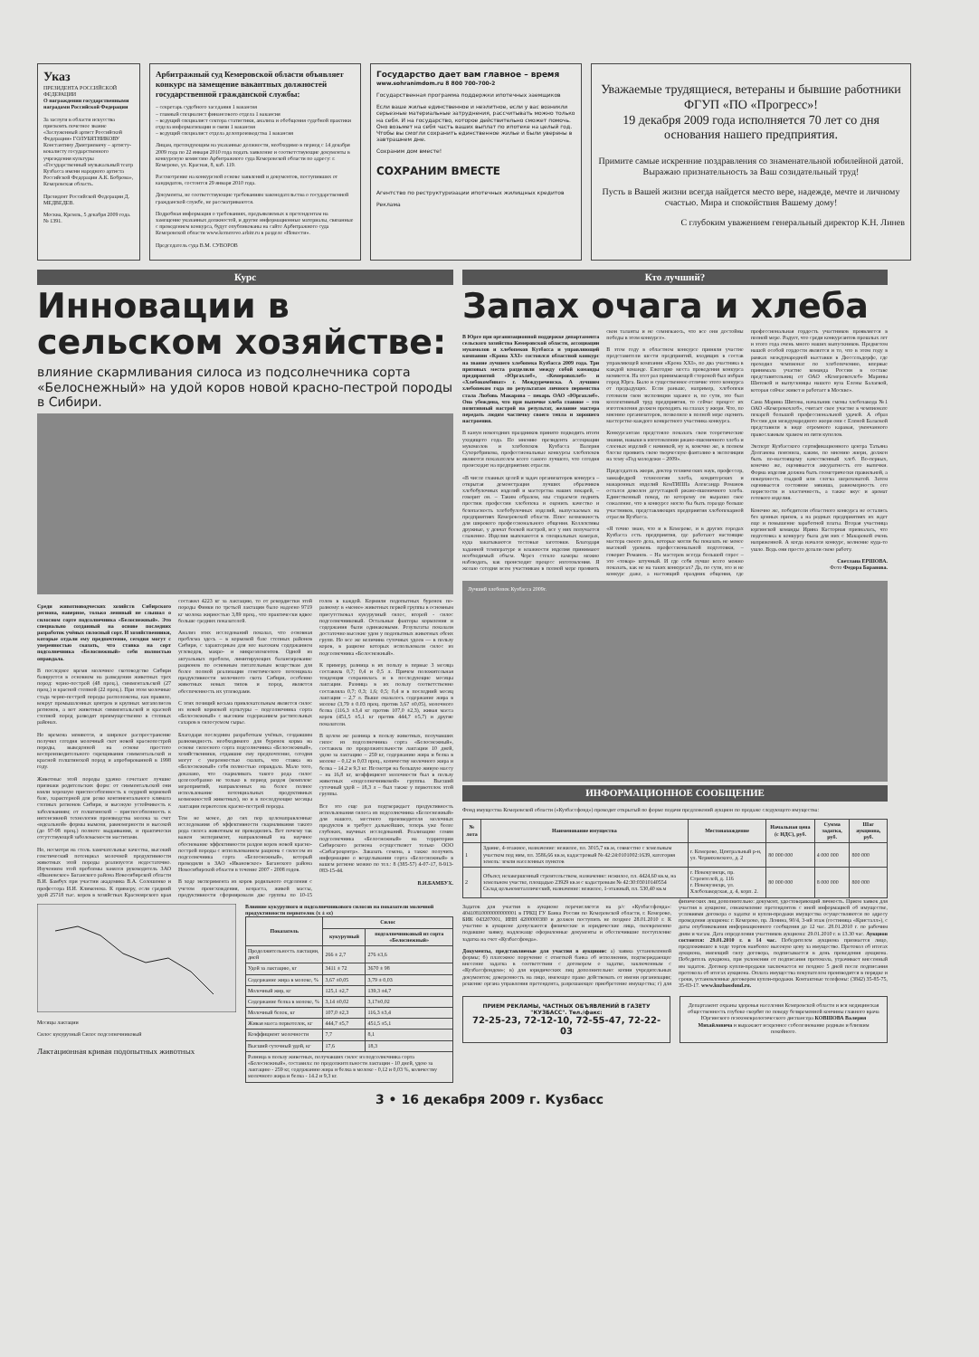Указ
ПРЕЗИДЕНТА РОССИЙСКОЙ ФЕДЕРАЦИИ
О награждении государственными наградами Российской Федерации
За заслуги в области искусства присвоить почетное звание «Заслуженный артист Российской Федерации» ГОЛУБЯТНИКОВУ Константину Дмитриевичу – артисту-вокалисту государственного учреждения культуры «Государственный музыкальный театр Кузбасса имени народного артиста Российской Федерации А.К. Боброва», Кемеровская область.
Президент Российской Федерации Д. МЕДВЕДЕВ.
Москва, Кремль, 5 декабря 2009 года. № 1391.
Арбитражный суд Кемеровской области объявляет конкурс на замещение вакантных должностей государственной гражданской службы:
– секретарь судебного заседания 1 вакансия
– главный специалист финансового отдела 1 вакансия
– ведущий специалист сектора статистики, анализа и обобщения судебной практики отдела информатизации и связи 1 вакансия
– ведущий специалист отдела делопроизводства 1 вакансия
Лицам, претендующим на указанные должности, необходимо в период с 14 декабря 2009 года по 22 января 2010 года подать заявление и соответствующие документы в конкурсную комиссию Арбитражного суда Кемеровской области по адресу: г. Кемерово, ул. Красная, 8, каб. 119.
Рассмотрение на конкурсной основе заявлений и документов, поступивших от кандидатов, состоится 29 января 2010 года.
Документы, не соответствующие требованиям законодательства о государственной гражданской службе, не рассматриваются.
Подробная информация о требованиях, предъявляемых к претендентам на замещение указанных должностей, и другие информационные материалы, связанные с проведением конкурса, будут опубликованы на сайте Арбитражного суда Кемеровской области www.kemerovo.arbitr.ru в разделе «Новости».
Председатель суда В.М. СУВОРОВ
Государство дает вам главное – время www.sohranimdom.ru 8 800 700-700-2
Государственная программа поддержки ипотечных заемщиков
Если ваше жилье единственное и неэлитное, если у вас возникли серьезные материальные затруднения, рассчитывать можно только на себя. И на государство, которое действительно сможет помочь. Оно возьмет на себя часть ваших выплат по ипотеке на целый год. Чтобы вы смогли сохранить единственное жилье и были уверены в завтрашнем дне.
Сохраним дом вместе!
СОХРАНИМ ВМЕСТЕ
Агентство по реструктуризации ипотечных жилищных кредитов
Реклама
Уважаемые трудящиеся, ветераны и бывшие работники ФГУП «ПО «Прогресс»!
19 декабря 2009 года исполняется 70 лет со дня основания нашего предприятия.
Примите самые искренние поздравления со знаменательной юбилейной датой. Выражаю признательность за Ваш созидательный труд!
Пусть в Вашей жизни всегда найдется место вере, надежде, мечте и личному счастью. Мира и спокойствия Вашему дому!
С глубоким уважением генеральный директор К.Н. Линев
Курс
Инновации в сельском хозяйстве:
влияние скармливания силоса из подсолнечника сорта «Белоснежный» на удой коров новой красно-пестрой породы в Сибири.
Среди животноводческих хозяйств Сибирского региона, наверное, только ленивый не слышал о силосном сорте подсолнечника «Белоснежный». Это специально созданный на основе последних разработок учёных силосный сорт. И хозяйственники, которые отдали ему предпочтение, сегодня могут с уверенностью сказать, что ставка на сорт подсолнечника «Белоснежный» себя полностью оправдала.
В последнее время молочное скотоводство Сибири базируется в основном на разведении животных трех пород: черно-пестрой (48 проц.), симментальской (27 проц.) и красной степной (22 проц.). При этом молочные стада черно-пестрой породы расположены, как правило, вокруг промышленных центров и крупных мегаполисов регионов, а вот животных симментальской и красной степной пород разводят преимущественно в степных районах.
Но времена меняются, и широкое распространение получил сегодня молочный скот новой краснопестрой породы, выведенной на основе простого воспроизводительного скрещивания симментальской и красной голштинской пород и апробированной в 1998 году.
Животные этой породы удачно сочетают лучшие признаки родительских форм: от симментальской они взяли хорошую приспособленность к скудной кормовой базе, характерной для резко континентального климата степных регионов Сибири, и высокую устойчивость к заболеваниям; от голштинской – приспособленность к интенсивной технологии производства молока за счет «идеальной» формы вымени, равномерности и высокой (до 97-98 проц.) полноте выдаивания, и практически отсутствующей заболеваемости маститами.
Но, несмотря на столь замечательные качества, высокий генетический потенциал молочной продуктивности животных этой породы реализуется недостаточно. Изучением этой проблемы занялся руководитель ЗАО «Ивановское» Баганского района Новосибирской области В.И. Бамбух при участии академика В.А. Солошенко и профессора И.И. Клименока. К примеру, если средний удой 25718 тыс. коров в хозяйствах Красноярского края составил 4223 кг за лактацию, то от рекордистки этой породы Финки по третьей лактации было надоено 9719 кг молока жирностью 3,89 проц., что практически вдвое больше средних показателей.
Анализ этих исследований показал, что основная проблема здесь – в кормовой базе степных районов Сибири, с характерным для нее высоким содержанием углеводов, макро- и микроэлементов. Одной из актуальных проблем, лимитирующих балансирование рационов по основным питательным веществам для более полной реализации генетического потенциала продуктивности молочного скота Сибири, особенно животных новых типов и пород, является обеспеченность их углеводами.
С этих позиций весьма привлекательным является силос из новой кормовой культуры – подсолнечника сорта «Белоснежный» с высоким содержанием растительных сахаров в силосуемом сырье.
Благодаря последним разработкам учёных, создавшим разновидность необходимого для буренок корма на основе силосного сорта подсолнечника «Белоснежный», хозяйственники, отдавшие ему предпочтение, сегодня могут с уверенностью сказать, что ставка на «Белоснежный» себя полностью оправдала. Мало того, доказано, что скармливать такого рода силос целесообразно не только в период раздоя (комплекс мероприятий, направленных на более полное использование потенциальных продуктивных возможностей животных), но и в последующие месяцы лактации первотелок красно-пестрой породы.
Тем не менее, до сих пор целенаправленные исследования об эффективности скармливания такого рода силоса животным не проводились. Вот почему так важен эксперимент, направленный на научное обоснование эффективности раздоя коров новой красно-пестрой породы с использованием рациона с силосом из подсолнечника сорта «Белоснежный», который проводили в ЗАО «Ивановское» Баганского района Новосибирской области в течение 2007 - 2008 годов.
В ходе эксперимента из коров родильного отделения с учетом происхождения, возраста, живой массы, продуктивности сформировали две группы по 10-15 голов в каждой. Кормили подопытных буренок по-разному: в «меню» животных первой группы в основным присутствовал кукурузный силос, второй - силос подсолнечниковый. Остальные факторы кормления и содержания были одинаковыми. Результаты показали достаточно высокие удои у подопытных животных обеих групп. Но все же величина суточных удоев — в пользу коров, в рационе которых использовали силос из подсолнечника «Белоснежный».
К примеру, разница в их пользу в первые 3 месяца составила 0,7; 0,4 и 0,5 л. Причем положительная тенденция сохранилась и в последующие месяцы лактации. Разница в их пользу соответственно составляла 0,7; 0,3; 1,6; 0,5; 0,4 и в последний месяц лактации – 2,7 л. Выше оказалось содержание жира в молоке (3,79 ± 0.03 проц. против 3,67 ±0,05), молочного белка (116,3 ±3,4 кг против 107,0 ±2,3), живая масса коров (451,5 ±5,1 кг против 444,7 ±5,7) и другие показатели.
В целом же разница в пользу животных, получавших силос из подсолнечника сорта «Белоснежный», составила по продолжительности лактации 10 дней, удою за лактацию – 259 кг, содержанию жира и белка в молоке – 0,12 и 0,03 проц., количеству молочного жира и белка – 14.2 и 9,3 кг. Несмотря на большую живую массу – на 16,8 кг, коэффициент молочности был в пользу животных «подсолнечниковой» группы. Высший суточный удой – 18,3 л – был также у первотелок этой группы.
Все это еще раз подтверждает продуктивность использования силоса из подсолнечника «Белоснежный» для нашего, местного производителя молочных продуктов и требует дальнейших, теперь уже более глубоких, научных исследований. Реализацию семян подсолнечника «Белоснежный» на территории Сибирского региона осуществляет только ООО «Сибагроцентр». Заказать семена, а также получить информацию о возделывании сорта «Белоснежный» в вашем регионе можно по тел.: 8 (385-57) 4-07-17, 8-913-083-15-44.
В.И.БАМБУХ.
Месяцы лактации
Силос кукурузный Силос подсолнечниковый
Лактационная кривая подопытных животных
Влияние кукурузного и подсолнечникового силосов на показатели молочной продуктивности первотелок (x ± sx)
| Показатель | Силос | |
| --- | --- | --- |
| | кукурузный | подсолнечниковый из сорта «Белоснежный» |
| Продолжительность лактации, дней | 266 ± 2,7 | 276 ±3,6 |
| Удой за лактацию, кг | 3411 ± 72 | 3670 ± 98 |
| Содержание жира в молоке, % | 3,67 ±0,05 | 3,79 ± 0,03 |
| Молочный жир, кг | 125,1 ±2,7 | 139,3 ±4,7 |
| Содержание белка в молоке, % | 3,14 ±0,02 | 3,17±0,02 |
| Молочный белок, кг | 107,0 ±2,3 | 116,3 ±3,4 |
| Живая масса первотелок, кг | 444,7 ±5,7 | 451,5 ±5,1 |
| Коэффициент молочности | 7,7 | 8,1 |
| Высший суточный удой, кг | 17,6 | 18,3 |
| Разница в пользу животных, получавших силос из подсолнечника сорта «Белоснежный», составила: по продолжительности лактации - 10 дней, удою за лактацию - 259 кг, содержанию жира и белка в молоке - 0,12 и 0,03 %, количеству молочного жира и белка - 14.2 и 9,3 кг. | | |
Кто лучший?
Запах очага и хлеба
В Юрге при организационной поддержке департамента сельского хозяйства Кемеровской области, ассоциации мукомолов и хлебопеков Кузбасса и управляющей компании «Крона XXI» состоялся областной конкурс на звание лучшего хлебопека Кузбасса 2009 года. Три призовых места разделили между собой команды предприятий «Юргахлеб», «Кемеровохлеб» и «Хлебокомбинат» г. Междуреченска. А лучшим хлебопеком года по результатам личного первенства стала Любовь Макарова – пекарь ОАО «Юргахлеб». Она убеждена, что при выпечке хлеба главное – это позитивный настрой на результат, желание мастера передать людям частичку своего тепла и хорошего настроения.
В канун новогодних праздников принято подводить итоги уходящего года. По мнению президента ассоциации мукомолов и хлебопеков Кузбасса Валерия Сухоребрикова, профессиональные конкурсы хлебопеков являются показателем всего самого лучшего, что сегодня происходит на предприятиях отрасли.
«В числе главных целей и задач организаторов конкурса – открытая демонстрация лучших образчиков хлебобулочных изделий и мастерства наших пекарей, – говорит он. – Таким образом, мы стараемся поднять престиж профессии хлебопека и оценить качество и безопасность хлебобулочных изделий, выпускаемых на предприятиях Кемеровской области. Плюс возможность для широкого профессионального общения. Коллективы дружные, у девчат боевой настрой, все у них получается слаженно. Изделия выпекаются в специальных камерах, куда закатываются тестовые заготовки. Благодаря заданной температуре и влажности изделия принимают необходимый объем. Через стекло камеры можно наблюдать, как происходит процесс изготовления. Я желаю сегодня всем участникам в полной мере проявить свои таланты и не сомневаюсь, что все они достойны победы в этом конкурсе».
В этом году в областном конкурсе приняли участие представители шести предприятий, входящих в состав управляющей компании «Крона XXI», по два участника в каждой команде. Ежегодно места проведения конкурса меняются. На этот раз принимающей стороной был избран город Юрга. Было и существенное отличие этого конкурса от предыдущих. Если раньше, например, хлебопеки готовили свои экспозиции заранее и, по сути, это был коллективный труд предприятия, то сейчас процесс их изготовления должен проходить на глазах у жюри. Что, по мнению организаторов, позволило в полной мере оценить мастерство каждого конкретного участника конкурса.
Конкурсантам предстояло показать свои теоретические знания, навыки в изготовлении ржано-пшеничного хлеба и слоеных изделий с начинкой, ну и, конечно же, в полном блеске проявить свою творческую фантазию в экспозиции на тему «Год молодежи – 2009».
Председатель жюри, доктор технических наук, профессор, завкафедрой технологии хлеба, кондитерских и макаронных изделий КемТИППа Александр Романов остался доволен дегустацией ржано-пшеничного хлеба. Единственный повод, по которому он выразил свое сожаление, что в конкурсе могло бы быть гораздо больше участников, представляющих предприятия хлебопекарной отрасли Кузбасса.
«Я точно знаю, что и в Кемерове, и в других городах Кузбасса есть предприятия, где работают настоящие мастера своего дела, которые могли бы показать не менее высокий уровень профессиональной подготовки, – говорит Романов. – На мастеров всегда большой спрос – это «товар» штучный. И где себя лучше всего можно показать, как не на таких конкурсах? Да, по сути, это и не конкурс даже, а настоящий праздник общения, где профессиональная гордость участников проявляется в полной мере. Радует, что среди конкурсантов прошлых лет и этого года очень много наших выпускников. Предметом нашей особой гордости является и то, что в этом году в рамках международной выставки в Дюссельдорфе, где проходил чемпионат по хлебопечению, впервые принимала участие команда России в составе представительниц от ОАО «Кемеровохлеб» Марины Шитовой и выпускницы нашего вуза Елены Балаевой, которая сейчас живет и работает в Москве».
Сама Марина Шитова, начальник смены хлебозавода №1 ОАО «Кемеровохлеб», считает свое участие в чемпионате пекарей большой профессиональной удачей. А образ России для международного жюри они с Еленой Балаевой представили в виде огромного каравая, увенчанного православным храмом из пяти куполов.
Эксперт Кузбасского сертификационного центра Татьяна Долганова пояснила, каким, по мнению жюри, должен быть по-настоящему качественный хлеб. Во-первых, конечно же, оценивается аккуратность его выпечки. Форма изделия должна быть геометрически правильной, а поверхность гладкой или слегка шероховатой. Затем оценивается состояние мякиша, равномерность его пористости и эластичность, а также вкус и аромат готового изделия.
Конечно же, победители областного конкурса не остались без ценных призов, а на родных предприятиях их ждет еще и повышение заработной платы. Вторая участница юргинской команды Ирина Касторная призналась, что подготовка к конкурсу была для них с Макаровой очень напряженной. А когда начался конкурс, волнение куда-то ушло. Ведь они просто делали свою работу.
Светлана ЕРШОВА.
Фото Федора Баранова.
Лучший хлебопек Кузбасса 2009г.
ИНФОРМАЦИОННОЕ СООБЩЕНИЕ
Фонд имущества Кемеровской области («Кузбассфонд») проводит открытый по форме подачи предложений аукцион по продаже следующего имущества:
| № лота | Наименование имущества | Местонахождение | Начальная цена (с НДС), руб. | Сумма задатка, руб. | Шаг аукциона, руб. |
| --- | --- | --- | --- | --- | --- |
| 1 | Здание, 4-этажное, назначение: нежилое, пл. 3015,7 кв.м, совместно с земельным участком под ним, пл. 3586,66 кв.м, кадастровый № 42:24:0101002:1639, категория земель: земли населенных пунктов | г. Кемерово, Центральный р-н, ул. Черняховского, д. 2 | 80 000 000 | 4 000 000 | 800 000 |
| 2 | Объект, незавершенный строительством, назначение: нежилое, пл. 4424,60 кв.м, на земельном участке, площадью 23929 кв.м с кадастровым № 42:30:03010140554 Склад цельнометаллический, назначение: нежилое, 1-этажный, пл. 530,40 кв.м | г. Новокузнецк, пр. Строителей, д. 116 г. Новокузнецк, ул. Хлебозаводская, д. 4, корп. 2. | 80 000 000 | 8 000 000 | 800 000 |
Задаток для участия в аукционе перечисляется на р/с «Кузбассфонда»: 40410810000000000001 в ГРКЦ ГУ Банка России по Кемеровской области, г. Кемерово, БИК 043207001, ИНН 4200000380 и должен поступить не позднее 28.01.2010 г. К участию в аукционе допускаются физические и юридические лица, своевременно подавшие заявку, надлежаще оформленные документы и обеспечившие поступление задатка на счет «Кузбассфонда».
Документы, представляемые для участия в аукционе: а) заявка установленной формы; б) платежное поручение с отметкой банка об исполнении, подтверждающее внесение задатка в соответствии с договором о задатке, заключенным с «Кузбассфондом»; в) для юридических лиц дополнительно: копии учредительных документов; доверенность на лицо, имеющее право действовать от имени организации; решение органа управления претендента, разрешающее приобретение имущества; г) для физических лиц дополнительно: документ, удостоверяющий личность. Прием заявок для участия в аукционе, ознакомление претендентов с иной информацией об имуществе, условиями договора о задатке и купли-продажи имущества осуществляются по адресу проведения аукциона: г. Кемерово, пр. Ленина, 90/4, 3-ий этаж (гостиница «Кристалл»), с даты опубликования информационного сообщения до 12 час. 28.01.2010 г. по рабочим дням и часам. Дата определения участников аукциона: 29.01.2010 г. в 13.30 час. Аукцион состоится: 29.01.2010 г. в 14 час. Победителем аукциона признается лицо, предложившее в ходе торгов наиболее высокую цену за имущество. Протокол об итогах аукциона, имеющий силу договора, подписывается в день проведения аукциона. Победитель аукциона, при уклонении от подписания протокола, утрачивает внесенный им задаток. Договор купли-продажи заключается не позднее 5 дней после подписания протокола об итогах аукциона. Оплата имущества покупателем производится в порядке и сроки, установленные договором купли-продажи. Контактные телефоны: (3842) 35-85-75, 35-83-17. www.kuzbassfond.ru.
ПРИЕМ РЕКЛАМЫ, ЧАСТНЫХ ОБЪЯВЛЕНИЙ В ГАЗЕТУ "КУЗБАСС". Тел./факс:
72-25-23, 72-12-10, 72-55-47, 72-22-03
Департамент охраны здоровья населения Кемеровской области и вся медицинская общественность глубоко скорбят по поводу безвременной кончины главного врача Юргинского психоневрологического диспансера КОВШОВА Валерия Михайловича и выражают искреннее соболезнование родным и близким покойного.
3 • 16 декабря 2009 г. Кузбасс